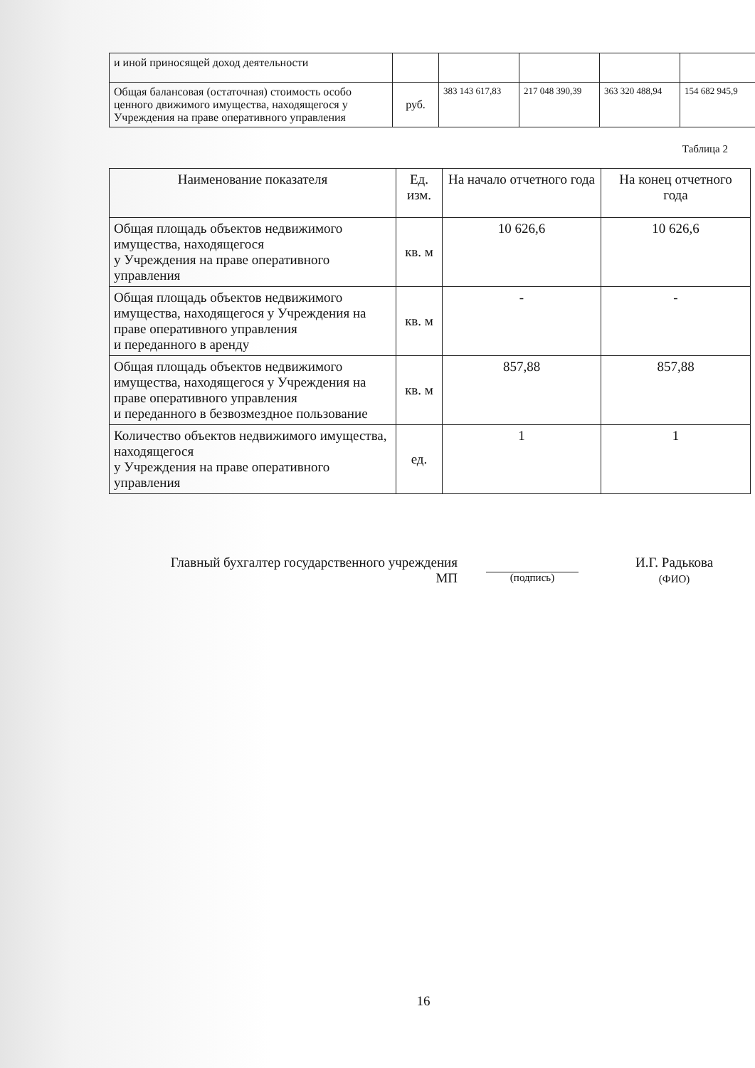| и иной приносящей доход деятельности | | | | | |
| Общая балансовая (остаточная) стоимость особо ценного движимого имущества, находящегося у Учреждения на праве оперативного управления | руб. | 383 143 617,83 | 217 048 390,39 | 363 320 488,94 | 154 682 945,9 |
Таблица 2
| Наименование показателя | Ед. изм. | На начало отчетного года | На конец отчетного года |
| --- | --- | --- | --- |
| Общая площадь объектов недвижимого имущества, находящегося у Учреждения на праве оперативного управления | кв. м | 10 626,6 | 10 626,6 |
| Общая площадь объектов недвижимого имущества, находящегося у Учреждения на праве оперативного управления и переданного в аренду | кв. м | - | - |
| Общая площадь объектов недвижимого имущества, находящегося у Учреждения на праве оперативного управления и переданного в безвозмездное пользование | кв. м | 857,88 | 857,88 |
| Количество объектов недвижимого имущества, находящегося у Учреждения на праве оперативного управления | ед. | 1 | 1 |
Главный бухгалтер государственного учреждения
МП
(подпись)
И.Г. Радькова
(ФИО)
16